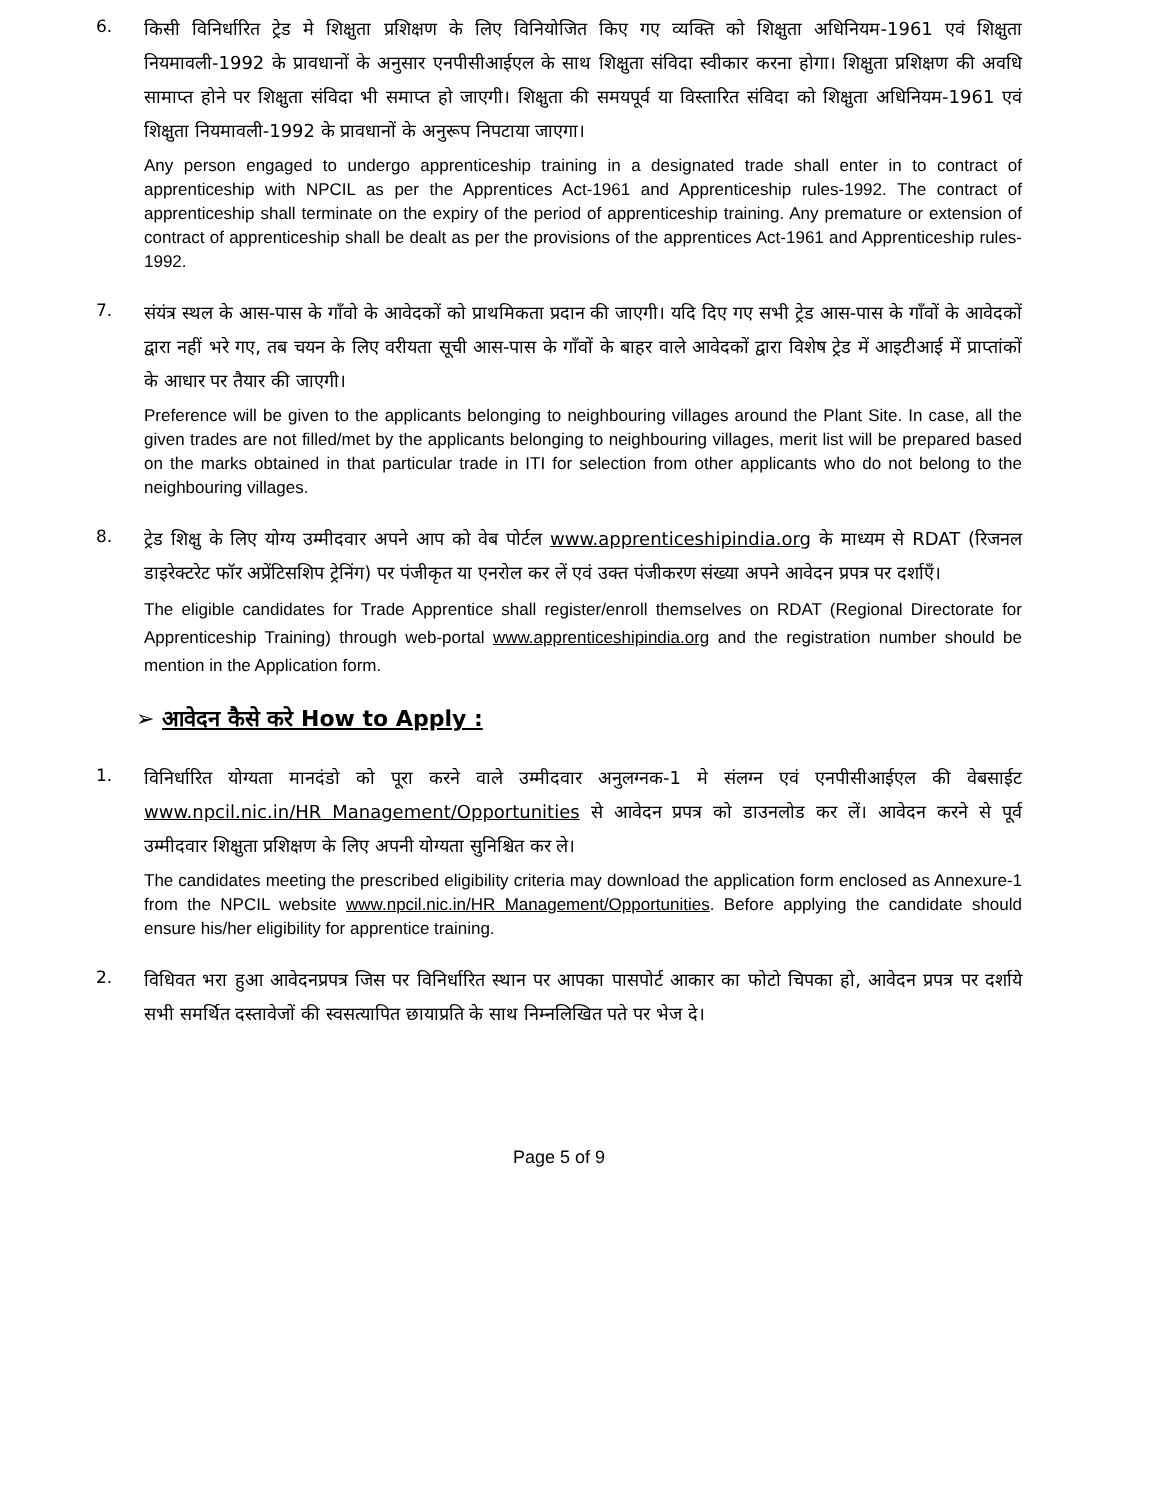6.
किसी विनिर्धारित ट्रेड मे शिक्षुता प्रशिक्षण के लिए विनियोजित किए गए व्यक्ति को शिक्षुता अधिनियम-1961 एवं शिक्षुता नियमावली-1992 के प्रावधानों के अनुसार एनपीसीआईएल के साथ शिक्षुता संविदा स्वीकार करना होगा। शिक्षुता प्रशिक्षण की अवधि सामाप्त होने पर शिक्षुता संविदा भी समाप्त हो जाएगी। शिक्षुता की समयपूर्व या विस्तारित संविदा को शिक्षुता अधिनियम-1961 एवं शिक्षुता नियमावली-1992 के प्रावधानों के अनुरूप निपटाया जाएगा।
Any person engaged to undergo apprenticeship training in a designated trade shall enter in to contract of apprenticeship with NPCIL as per the Apprentices Act-1961 and Apprenticeship rules-1992. The contract of apprenticeship shall terminate on the expiry of the period of apprenticeship training. Any premature or extension of contract of apprenticeship shall be dealt as per the provisions of the apprentices Act-1961 and Apprenticeship rules-1992.
7.
संयंत्र स्थल के आस-पास के गाँवो के आवेदकों को प्राथमिकता प्रदान की जाएगी। यदि दिए गए सभी ट्रेड आस-पास के गाँवों के आवेदकों द्वारा नहीं भरे गए, तब चयन के लिए वरीयता सूची आस-पास के गाँवों के बाहर वाले आवेदकों द्वारा विशेष ट्रेड में आइटीआई में प्राप्तांकों के आधार पर तैयार की जाएगी।
Preference will be given to the applicants belonging to neighbouring villages around the Plant Site. In case, all the given trades are not filled/met by the applicants belonging to neighbouring villages, merit list will be prepared based on the marks obtained in that particular trade in ITI for selection from other applicants who do not belong to the neighbouring villages.
8.
ट्रेड शिक्षु के लिए योग्य उम्मीदवार अपने आप को वेब पोर्टल www.apprenticeshipindia.org के माध्यम से RDAT (रिजनल डाइरेक्टरेट फॉर अप्रेंटिसशिप ट्रेनिंग) पर पंजीकृत या एनरोल कर लें एवं उक्त पंजीकरण संख्या अपने आवेदन प्रपत्र पर दर्शाएँ।
The eligible candidates for Trade Apprentice shall register/enroll themselves on RDAT (Regional Directorate for Apprenticeship Training) through web-portal www.apprenticeshipindia.org and the registration number should be mention in the Application form.
➢ आवेदन कैसे करे How to Apply :
1.
विनिर्धारित योग्यता मानदंडो को पूरा करने वाले उम्मीदवार अनुलग्नक-1 मे संलग्न एवं एनपीसीआईएल की वेबसाईट www.npcil.nic.in/HR Management/Opportunities से आवेदन प्रपत्र को डाउनलोड कर लें। आवेदन करने से पूर्व उम्मीदवार शिक्षुता प्रशिक्षण के लिए अपनी योग्यता सुनिश्चित कर ले।
The candidates meeting the prescribed eligibility criteria may download the application form enclosed as Annexure-1 from the NPCIL website www.npcil.nic.in/HR Management/Opportunities. Before applying the candidate should ensure his/her eligibility for apprentice training.
2.
विधिवत भरा हुआ आवेदनप्रपत्र जिस पर विनिर्धारित स्थान पर आपका पासपोर्ट आकार का फोटो चिपका हो, आवेदन प्रपत्र पर दर्शाये सभी समर्थित दस्तावेजों की स्वसत्यापित छायाप्रति के साथ निम्नलिखित पते पर भेज दे।
Page 5 of 9